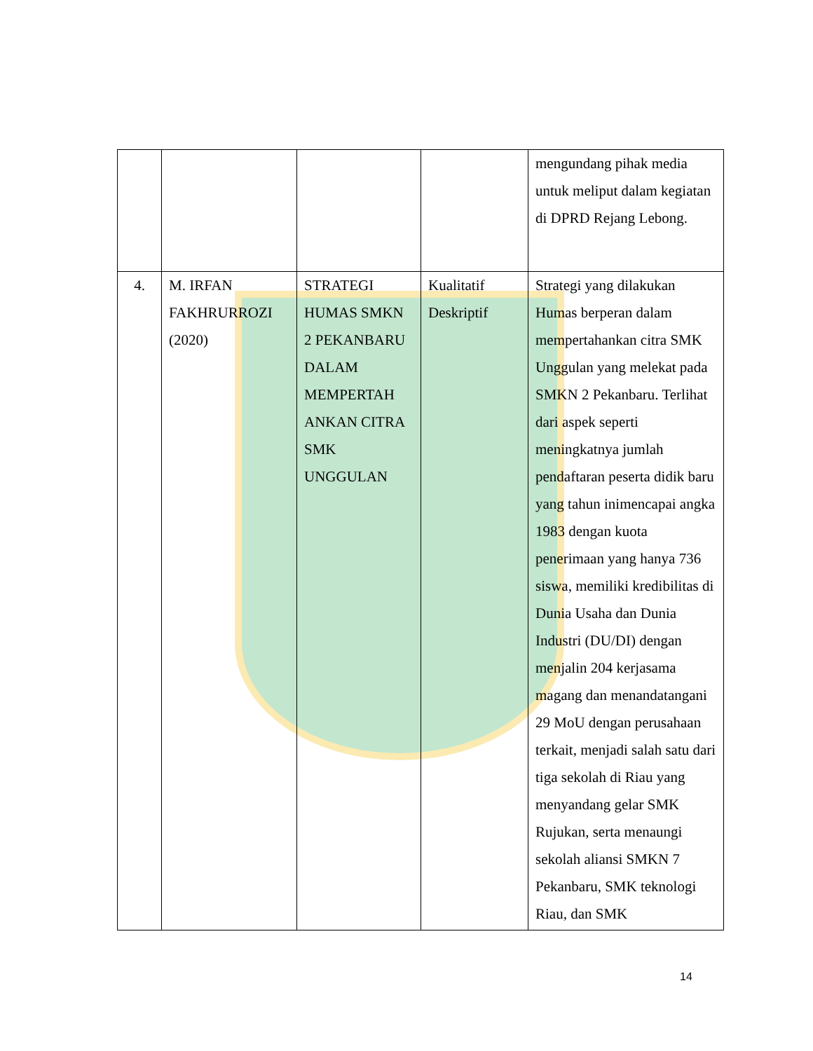| | | | | mengundang pihak media untuk meliput dalam kegiatan di DPRD Rejang Lebong. |
| 4. | M. IRFAN FAKHRURROZI (2020) | STRATEGI HUMAS SMKN 2 PEKANBARU DALAM MEMPERTAH ANKAN CITRA SMK UNGGULAN | Kualitatif Deskriptif | Strategi yang dilakukan Humas berperan dalam mempertahankan citra SMK Unggulan yang melekat pada SMKN 2 Pekanbaru. Terlihat dari aspek seperti meningkatnya jumlah pendaftaran peserta didik baru yang tahun inimencapai angka 1983 dengan kuota penerimaan yang hanya 736 siswa, memiliki kredibilitas di Dunia Usaha dan Dunia Industri (DU/DI) dengan menjalin 204 kerjasama magang dan menandatangani 29 MoU dengan perusahaan terkait, menjadi salah satu dari tiga sekolah di Riau yang menyandang gelar SMK Rujukan, serta menaungi sekolah aliansi SMKN 7 Pekanbaru, SMK teknologi Riau, dan SMK |
14